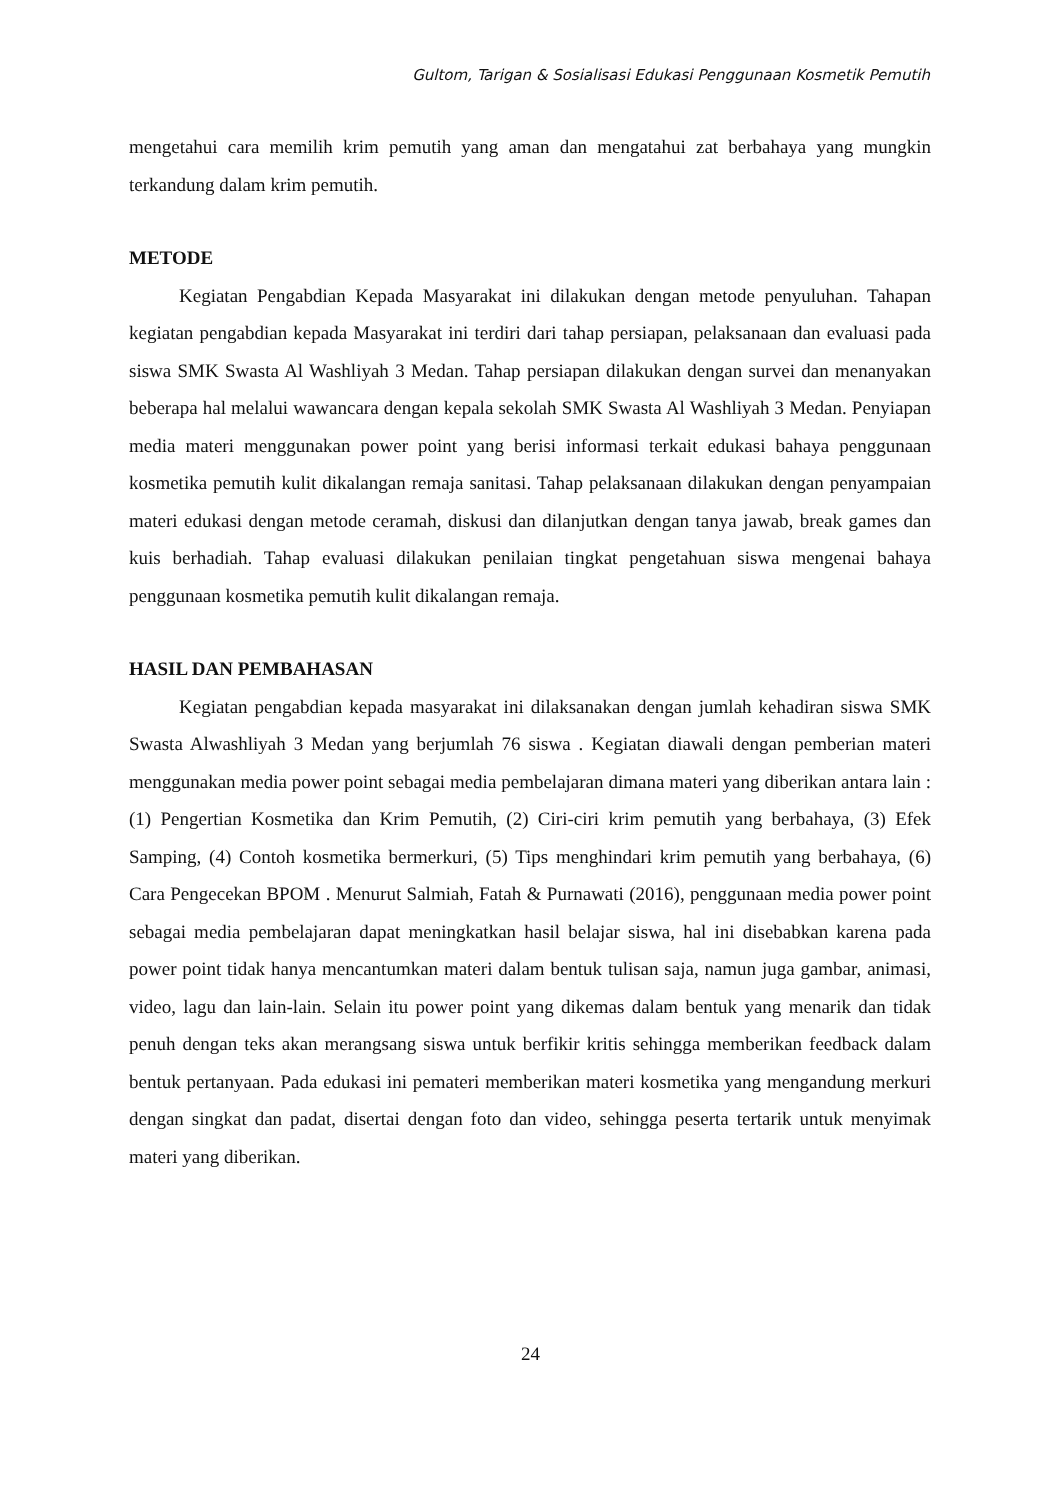Gultom, Tarigan & Sosialisasi Edukasi Penggunaan Kosmetik Pemutih
mengetahui cara memilih krim pemutih yang aman dan mengatahui zat berbahaya yang mungkin terkandung dalam krim pemutih.
METODE
Kegiatan Pengabdian Kepada Masyarakat ini dilakukan dengan metode penyuluhan. Tahapan kegiatan pengabdian kepada Masyarakat ini terdiri dari tahap persiapan, pelaksanaan dan evaluasi pada siswa SMK Swasta Al Washliyah 3 Medan. Tahap persiapan dilakukan dengan survei dan menanyakan beberapa hal melalui wawancara dengan kepala sekolah SMK Swasta Al Washliyah 3 Medan. Penyiapan media materi menggunakan power point yang berisi informasi terkait edukasi bahaya penggunaan kosmetika pemutih kulit dikalangan remaja sanitasi. Tahap pelaksanaan dilakukan dengan penyampaian materi edukasi dengan metode ceramah, diskusi dan dilanjutkan dengan tanya jawab, break games dan kuis berhadiah. Tahap evaluasi dilakukan penilaian tingkat pengetahuan siswa mengenai bahaya penggunaan kosmetika pemutih kulit dikalangan remaja.
HASIL DAN PEMBAHASAN
Kegiatan pengabdian kepada masyarakat ini dilaksanakan dengan jumlah kehadiran siswa SMK Swasta Alwashliyah 3 Medan yang berjumlah 76 siswa . Kegiatan diawali dengan pemberian materi menggunakan media power point sebagai media pembelajaran dimana materi yang diberikan antara lain : (1) Pengertian Kosmetika dan Krim Pemutih, (2) Ciri-ciri krim pemutih yang berbahaya, (3) Efek Samping, (4) Contoh kosmetika bermerkuri, (5) Tips menghindari krim pemutih yang berbahaya, (6) Cara Pengecekan BPOM . Menurut Salmiah, Fatah & Purnawati (2016), penggunaan media power point sebagai media pembelajaran dapat meningkatkan hasil belajar siswa, hal ini disebabkan karena pada power point tidak hanya mencantumkan materi dalam bentuk tulisan saja, namun juga gambar, animasi, video, lagu dan lain-lain. Selain itu power point yang dikemas dalam bentuk yang menarik dan tidak penuh dengan teks akan merangsang siswa untuk berfikir kritis sehingga memberikan feedback dalam bentuk pertanyaan. Pada edukasi ini pemateri memberikan materi kosmetika yang mengandung merkuri dengan singkat dan padat, disertai dengan foto dan video, sehingga peserta tertarik untuk menyimak materi yang diberikan.
24